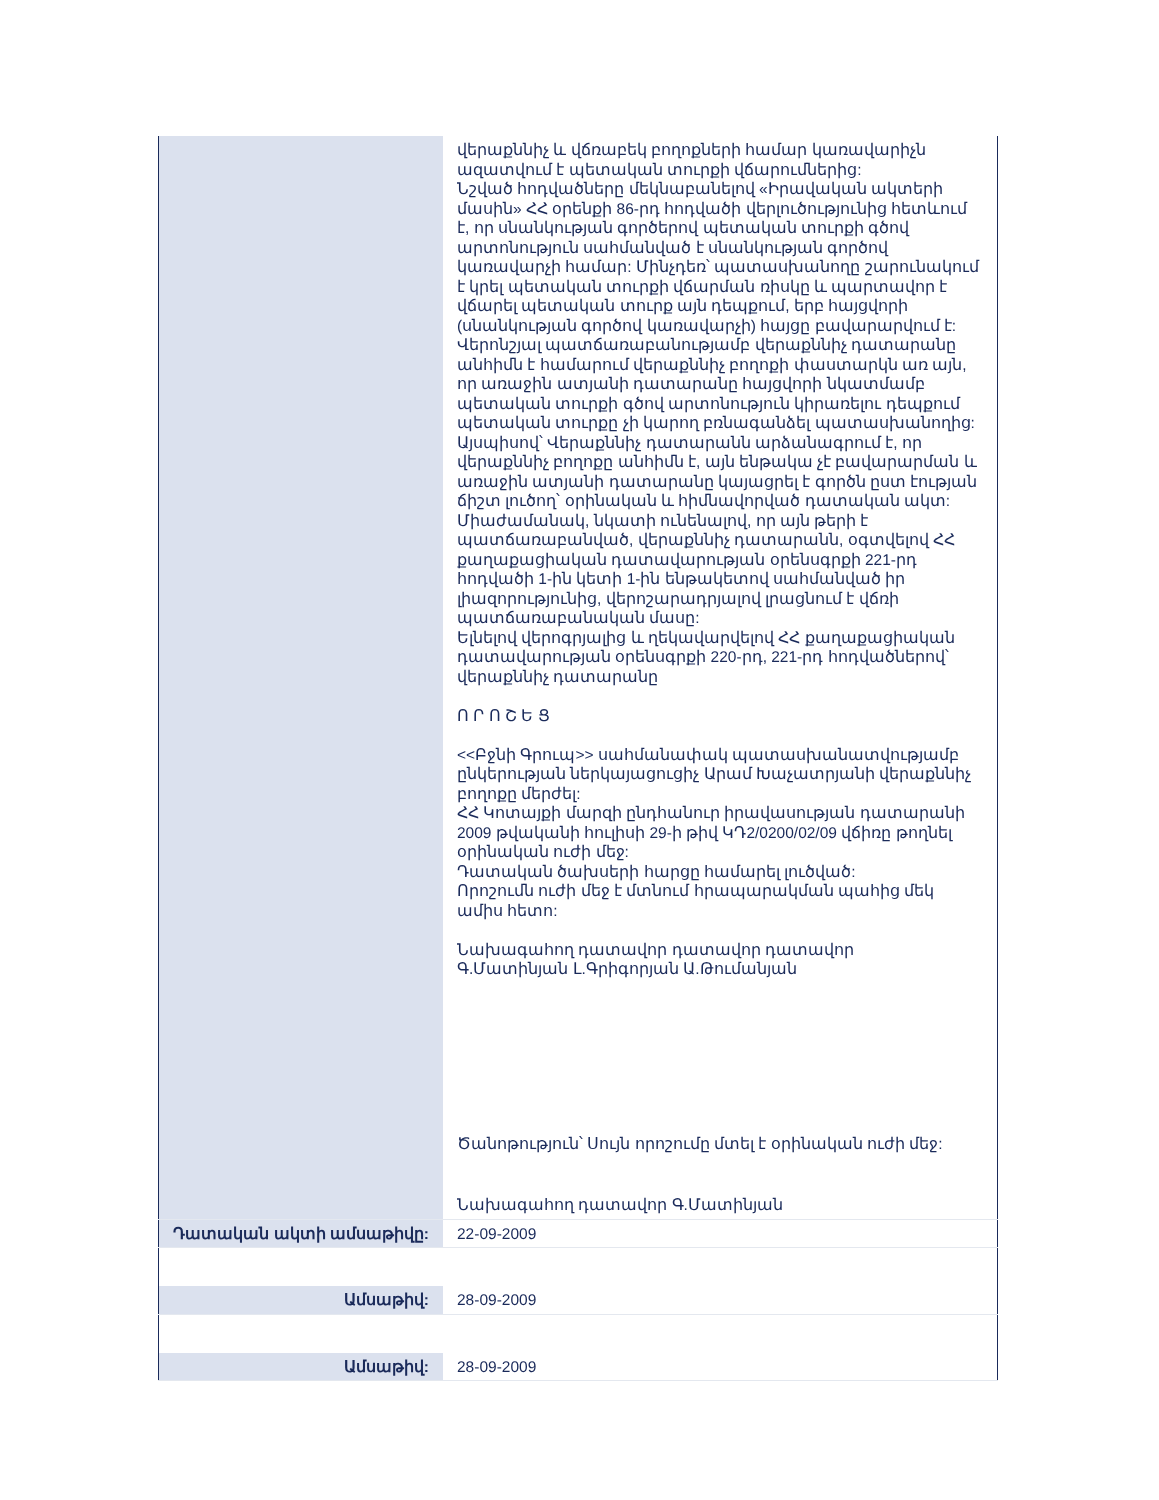| | վերաքննիչ և վճռաբեկ բողոքների համար կառավարիչն ազատվում է պետական տուրքի վճարումներից: Նշված հոդվածները մեկնաբանելով «Իրավական ակտերի մասին» ՀՀ օրենքի 86-րդ հոդվածի վերլուծությունից հետևում է, որ սնանկության գործերով պետական տուրքի գծով արտոնություն սահմանված է սնանկության գործով կառավարչի համար: Մինչդեռ՝ պատասխանողը շարունակում է կրել պետական տուրքի վճարման ռիսկը և պարտավոր է վճարել պետական տուրք այն դեպքում, երբ հայցվորի (սնանկության գործով կառավարչի) հայցը բավարարվում է: Վերոնշյալ պատճառաբանությամբ վերաքննիչ դատարանը անհիմն է համարում վերաքննիչ բողոքի փաստարկն առ այն, որ առաջին ատյանի դատարանը հայցվորի նկատմամբ պետական տուրքի գծով արտոնություն կիրառելու դեպքում պետական տուրքը չի կարող բռնագանձել պատասխանողից: Այսպիսով՝ Վերաքննիչ դատարանն արձանագրում է, որ վերաքննիչ բողոքը անհիմն է, այն ենթակա չէ բավարարման և առաջին ատյանի դատարանը կայացրել է գործն ըստ էության ճիշտ լուծող՝ օրինական և հիմնավորված դատական ակտ: Միաժամանակ, նկատի ունենալով, որ այն թերի է պատճառաբանված, վերաքննիչ դատարանն, օգտվելով ՀՀ քաղաքացիական դատավարության օրենսգրքի 221-րդ հոդվածի 1-ին կետի 1-ին ենթակետով սահմանված իր լիազորությունից, վերոշարադրյալով լրացնում է վճռի պատճառաբանական մասը: Ելնելով վերոգրյալից և ղեկավարվելով ՀՀ քաղաքացիական դատավարության օրենսգրքի 220-րդ, 221-րդ հոդվածներով՝ վերաքննիչ դատարանը Ո Ր Ո Շ Ե Ց <<Բջնի Գրուպ>> սահմանափակ պատասխանատվությամբ ընկերության ներկայացուցիչ Արամ Խաչատրյանի վերաքննիչ բողոքը մերժել: ՀՀ Կոտայքի մարզի ընդհանուր իրավասության դատարանի 2009 թվականի հուլիսի 29-ի թիվ ԿԴ2/0200/02/09 վճիռը թողնել օրինական ուժի մեջ: Դատական ծախսերի հարցը համարել լուծված: Որոշումն ուժի մեջ է մտնում հրապարակման պահից մեկ ամիս հետո: Նախագահող դատավոր դատավոր դատավոր Գ.Մատինյան Լ.Գրիգորյան Ա.Թումանյան Ծանոթություն՝ Սույն որոշումը մտել է օրինական ուժի մեջ: Նախագահող դատավոր Գ.Մատինյան |
| Դատական ակտի ամսաթիվը: | 22-09-2009 |
| Ամսաթիվ: | 28-09-2009 |
| Ամսաթիվ: | 28-09-2009 |